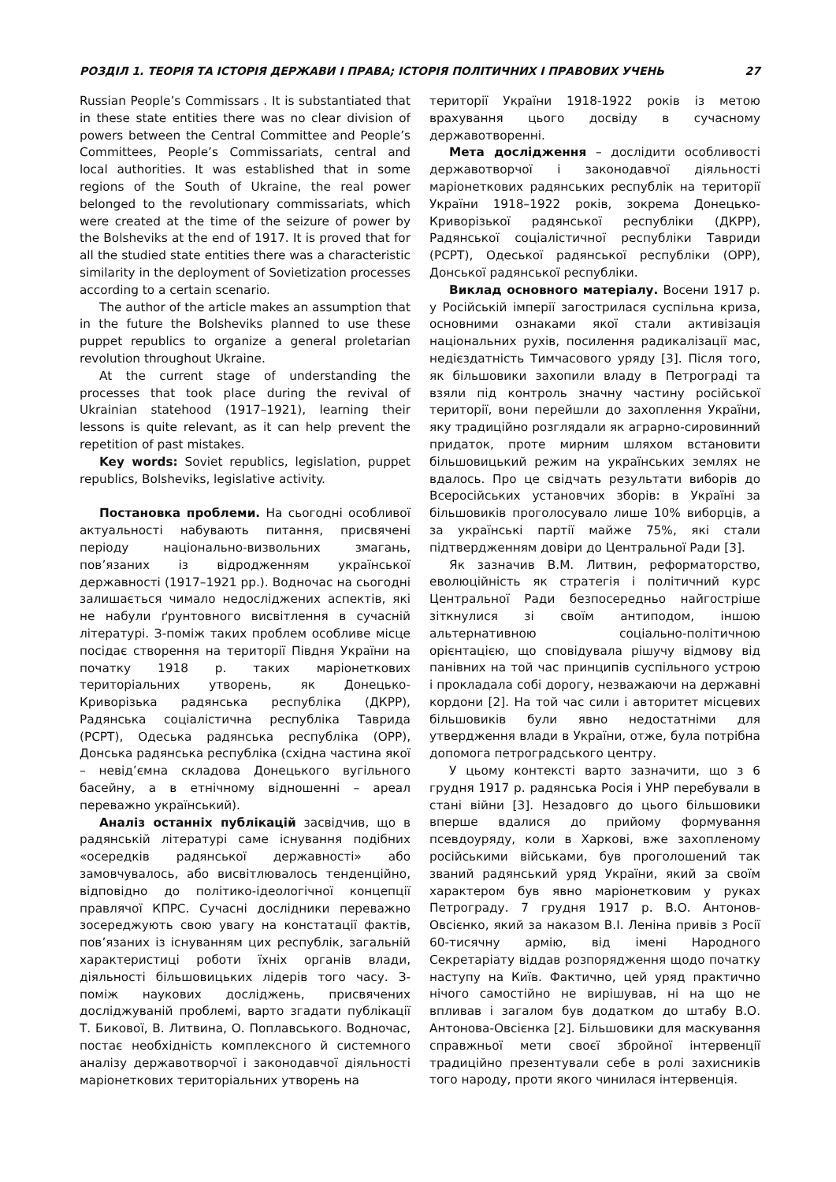РОЗДІЛ 1. ТЕОРІЯ ТА ІСТОРІЯ ДЕРЖАВИ І ПРАВА; ІСТОРІЯ ПОЛІТИЧНИХ І ПРАВОВИХ УЧЕНЬ 27
Russian People’s Commissars . It is substantiated that in these state entities there was no clear division of powers between the Central Committee and People’s Committees, People’s Commissariats, central and local authorities. It was established that in some regions of the South of Ukraine, the real power belonged to the revolutionary commissariats, which were created at the time of the seizure of power by the Bolsheviks at the end of 1917. It is proved that for all the studied state entities there was a characteristic similarity in the deployment of Sovietization processes according to a certain scenario.
The author of the article makes an assumption that in the future the Bolsheviks planned to use these puppet republics to organize a general proletarian revolution throughout Ukraine.
At the current stage of understanding the processes that took place during the revival of Ukrainian statehood (1917–1921), learning their lessons is quite relevant, as it can help prevent the repetition of past mistakes.
Key words: Soviet republics, legislation, puppet republics, Bolsheviks, legislative activity.
Постановка проблеми. На сьогодні особливої актуальності набувають питання, присвячені періоду національно-визвольних змагань, пов’язаних із відродженням української державності (1917–1921 рр.). Водночас на сьогодні залишається чимало недосліджених аспектів, які не набули ґрунтовного висвітлення в сучасній літературі. З-поміж таких проблем особливе місце посідає створення на території Півдня України на початку 1918 р. таких маріонеткових територіальних утворень, як Донецько-Криворізька радянська республіка (ДКРР), Радянська соціалістична республіка Таврида (РСРТ), Одеська радянська республіка (ОРР), Донська радянська республіка (східна частина якої – невід’ємна складова Донецького вугільного басейну, а в етнічному відношенні – ареал переважно український).
Аналіз останніх публікацій засвідчив, що в радянській літературі саме існування подібних «осередків радянської державності» або замовчувалось, або висвітлювалось тенденційно, відповідно до політико-ідеологічної концепції правлячої КПРС. Сучасні дослідники переважно зосереджують свою увагу на констатації фактів, пов’язаних із існуванням цих республік, загальній характеристиці роботи їхніх органів влади, діяльності більшовицьких лідерів того часу. З-поміж наукових досліджень, присвячених досліджуваній проблемі, варто згадати публікації Т. Бикової, В. Литвина, О. Поплавського. Водночас, постає необхідність комплексного й системного аналізу державотворчої і законодавчої діяльності маріонеткових територіальних утворень на
території України 1918-1922 років із метою врахування цього досвіду в сучасному державотворенні.
Мета дослідження – дослідити особливості державотворчої і законодавчої діяльності маріонеткових радянських республік на території України 1918–1922 років, зокрема Донецько-Криворізької радянської республіки (ДКРР), Радянської соціалістичної республіки Тавриди (РСРТ), Одеської радянської республіки (ОРР), Донської радянської республіки.
Виклад основного матеріалу. Восени 1917 р. у Російській імперії загострилася суспільна криза, основними ознаками якої стали активізація національних рухів, посилення радикалізації мас, недієздатність Тимчасового уряду [3]. Після того, як більшовики захопили владу в Петрограді та взяли під контроль значну частину російської території, вони перейшли до захоплення України, яку традиційно розглядали як аграрно-сировинний придаток, проте мирним шляхом встановити більшовицький режим на українських землях не вдалось. Про це свідчать результати виборів до Всеросійських установчих зборів: в Україні за більшовиків проголосувало лише 10% виборців, а за українські партії майже 75%, які стали підтвердженням довіри до Центральної Ради [3].
Як зазначив В.М. Литвин, реформаторство, еволюційність як стратегія і політичний курс Центральної Ради безпосередньо найгостріше зіткнулися зі своїм антиподом, іншою альтернативною соціально-політичною орієнтацією, що сповідувала рішучу відмову від панівних на той час принципів суспільного устрою і прокладала собі дорогу, незважаючи на державні кордони [2]. На той час сили і авторитет місцевих більшовиків були явно недостатніми для утвердження влади в України, отже, була потрібна допомога петроградського центру.
У цьому контексті варто зазначити, що з 6 грудня 1917 р. радянська Росія і УНР перебували в стані війни [3]. Незадовго до цього більшовики вперше вдалися до прийому формування псевдоуряду, коли в Харкові, вже захопленому російськими військами, був проголошений так званий радянський уряд України, який за своїм характером був явно маріонетковим у руках Петрограду. 7 грудня 1917 р. В.О. Антонов-Овсієнко, який за наказом В.І. Леніна привів з Росії 60-тисячну армію, від імені Народного Секретаріату віддав розпорядження щодо початку наступу на Київ. Фактично, цей уряд практично нічого самостійно не вирішував, ні на що не впливав і загалом був додатком до штабу В.О. Антонова-Овсієнка [2]. Більшовики для маскування справжньої мети своєї збройної інтервенції традиційно презентували себе в ролі захисників того народу, проти якого чинилася інтервенція.